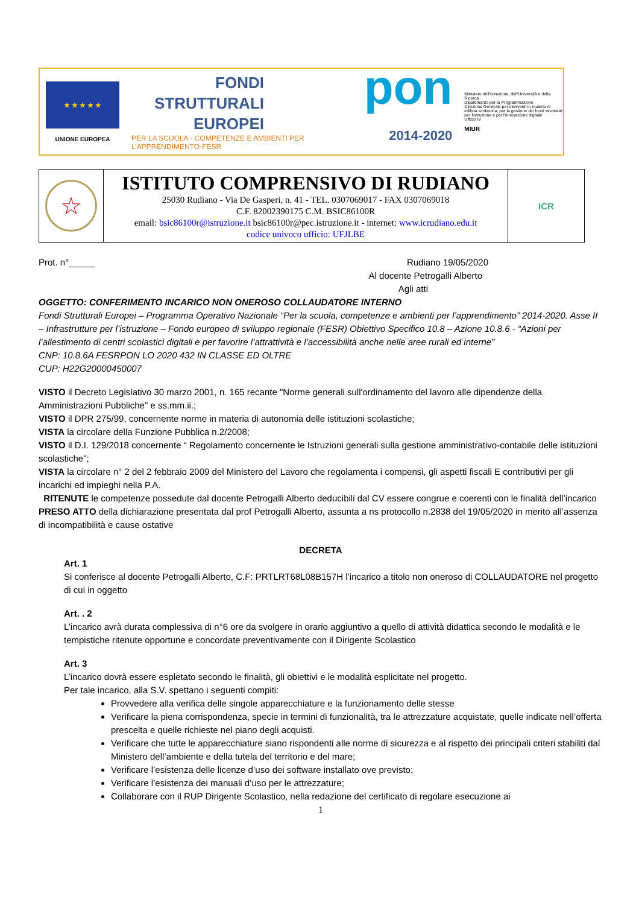★ ★ ★ ★ ★
UNIONE EUROPEA
FONDI
STRUTTURALI
EUROPEI
PER LA SCUOLA - COMPETENZE E AMBIENTI PER L’APPRENDIMENTO-FESR
pon
2014-2020
Ministero dell'Istruzione, dell'Università e della Ricerca
Dipartimento per la Programmazione
Direzione Generale per interventi in materia di edilizia scolastica, per la gestione dei fondi strutturali per l'istruzione e per l'innovazione digitale
Ufficio IV
MIUR
| ☆ | ISTITUTO COMPRENSIVO DI RUDIANO 25030 Rudiano - Via De Gasperi, n. 41 - TEL. 0307069017 - FAX 0307069018 C.F. 82002390175 C.M. BSIC86100R email: bsic86100r@istruzione.it bsic86100r@pec.istruzione.it - internet: www.icrudiano.edu.it codice univoco ufficio: UFJLBE | ICR |
Prot. n°_____ Rudiano 19/05/2020
Al docente Petrogalli Alberto
Agli atti
OGGETTO: CONFERIMENTO INCARICO NON ONEROSO COLLAUDATORE INTERNO
Fondi Strutturali Europei – Programma Operativo Nazionale “Per la scuola, competenze e ambienti per l’apprendimento” 2014-2020. Asse II – Infrastrutture per l’istruzione – Fondo europeo di sviluppo regionale (FESR) Obiettivo Specifico 10.8 – Azione 10.8.6 - “Azioni per l’allestimento di centri scolastici digitali e per favorire l’attrattività e l’accessibilità anche nelle aree rurali ed interne”
CNP: 10.8.6A FESRPON LO 2020 432 IN CLASSE ED OLTRE
CUP: H22G20000450007
VISTO il Decreto Legislativo 30 marzo 2001, n. 165 recante "Norme generali sull'ordinamento del lavoro alle dipendenze della Amministrazioni Pubbliche" e ss.mm.ii.;
VISTO il DPR 275/99, concernente norme in materia di autonomia delle istituzioni scolastiche;
VISTA la circolare della Funzione Pubblica n.2/2008;
VISTO il D.I. 129/2018 concernente “ Regolamento concernente le Istruzioni generali sulla gestione amministrativo-contabile delle istituzioni scolastiche";
VISTA la circolare n° 2 del 2 febbraio 2009 del Ministero del Lavoro che regolamenta i compensi, gli aspetti fiscali E contributivi per gli incarichi ed impieghi nella P.A.
RITENUTE le competenze possedute dal docente Petrogalli Alberto deducibili dal CV essere congrue e coerenti con le finalità dell’incarico
PRESO ATTO della dichiarazione presentata dal prof Petrogalli Alberto, assunta a ns protocollo n.2838 del 19/05/2020 in merito all’assenza di incompatibilità e cause ostative
DECRETA
Art. 1
Si conferisce al docente Petrogalli Alberto, C.F: PRTLRT68L08B157H l’incarico a titolo non oneroso di COLLAUDATORE nel progetto di cui in oggetto
Art. . 2
L’incarico avrà durata complessiva di n°6 ore da svolgere in orario aggiuntivo a quello di attività didattica secondo le modalità e le tempistiche ritenute opportune e concordate preventivamente con il Dirigente Scolastico
Art. 3
L’incarico dovrà essere espletato secondo le finalità, gli obiettivi e le modalità esplicitate nel progetto.
Per tale incarico, alla S.V. spettano i seguenti compiti:
Provvedere alla verifica delle singole apparecchiature e la funzionamento delle stesse
Verificare la piena corrispondenza, specie in termini di funzionalità, tra le attrezzature acquistate, quelle indicate nell’offerta prescelta e quelle richieste nel piano degli acquisti.
Verificare che tutte le apparecchiature siano rispondenti alle norme di sicurezza e al rispetto dei principali criteri stabiliti dal Ministero dell’ambiente e della tutela del territorio e del mare;
Verificare l’esistenza delle licenze d’uso dei software installato ove previsto;
Verificare l’esistenza dei manuali d’uso per le attrezzature;
Collaborare con il RUP Dirigente Scolastico, nella redazione del certificato di regolare esecuzione ai
1